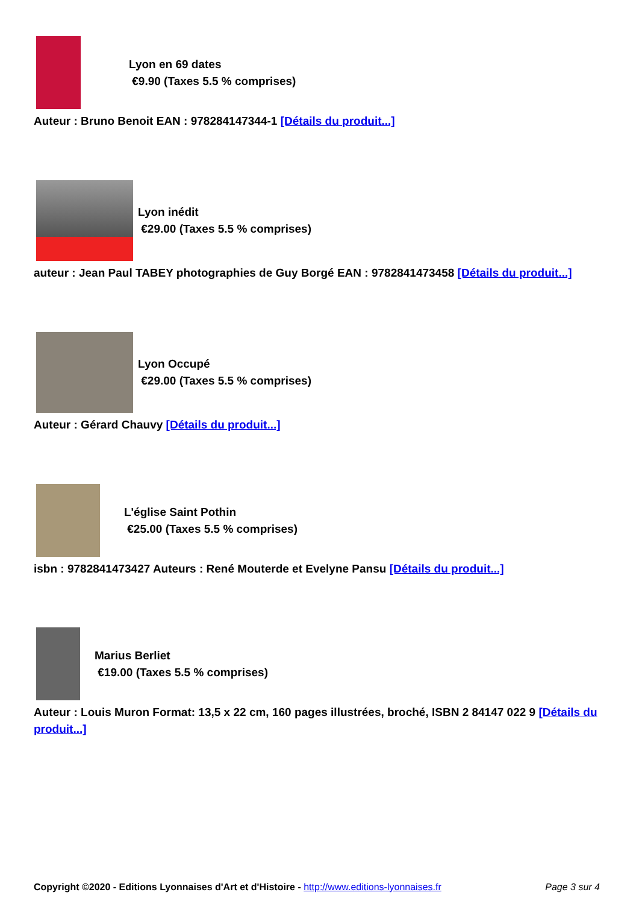Lyon en 69 dates
€9.90 (Taxes 5.5 % comprises)
Auteur : Bruno Benoit EAN : 978284147344-1 [Détails du produit...]
Lyon inédit
€29.00 (Taxes 5.5 % comprises)
auteur : Jean Paul TABEY photographies de Guy Borgé EAN : 9782841473458 [Détails du produit...]
Lyon Occupé
€29.00 (Taxes 5.5 % comprises)
Auteur : Gérard Chauvy [Détails du produit...]
L'église Saint Pothin
€25.00 (Taxes 5.5 % comprises)
isbn : 9782841473427 Auteurs : René Mouterde et Evelyne Pansu [Détails du produit...]
Marius Berliet
€19.00 (Taxes 5.5 % comprises)
Auteur : Louis Muron Format: 13,5 x 22 cm, 160 pages illustrées, broché, ISBN 2 84147 022 9 [Détails du produit...]
Copyright ©2020 - Editions Lyonnaises d'Art et d'Histoire - http://www.editions-lyonnaises.fr Page 3 sur 4